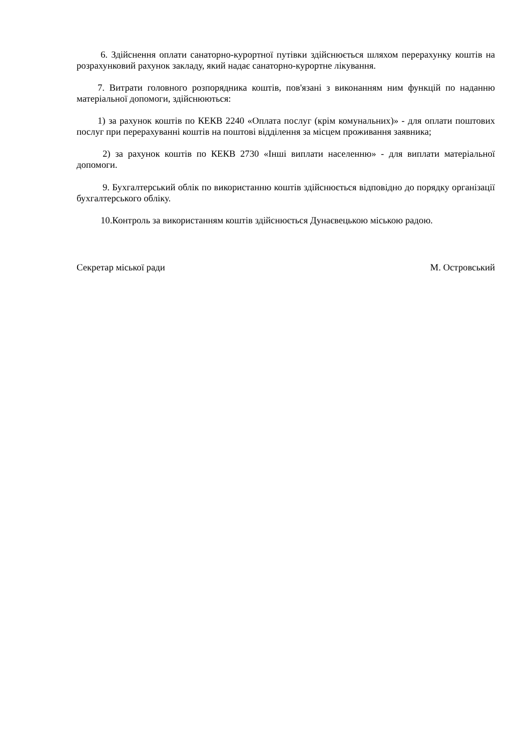6. Здійснення оплати санаторно-курортної путівки здійснюється шляхом перерахунку коштів на розрахунковий рахунок закладу, який надає санаторно-курортне лікування.
7. Витрати головного розпорядника коштів, пов'язані з виконанням ним функцій по наданню матеріальної допомоги, здійснюються:
1) за рахунок коштів по КЕКВ 2240 «Оплата послуг (крім комунальних)» - для оплати поштових послуг при перерахуванні коштів на поштові відділення за місцем проживання заявника;
2) за рахунок коштів по КЕКВ 2730 «Інші виплати населенню» - для виплати матеріальної допомоги.
9. Бухгалтерський облік по використанню коштів здійснюється відповідно до порядку організації бухгалтерського обліку.
10.Контроль за використанням коштів здійснюється Дунаєвецькою міською радою.
Секретар міської ради М. Островський